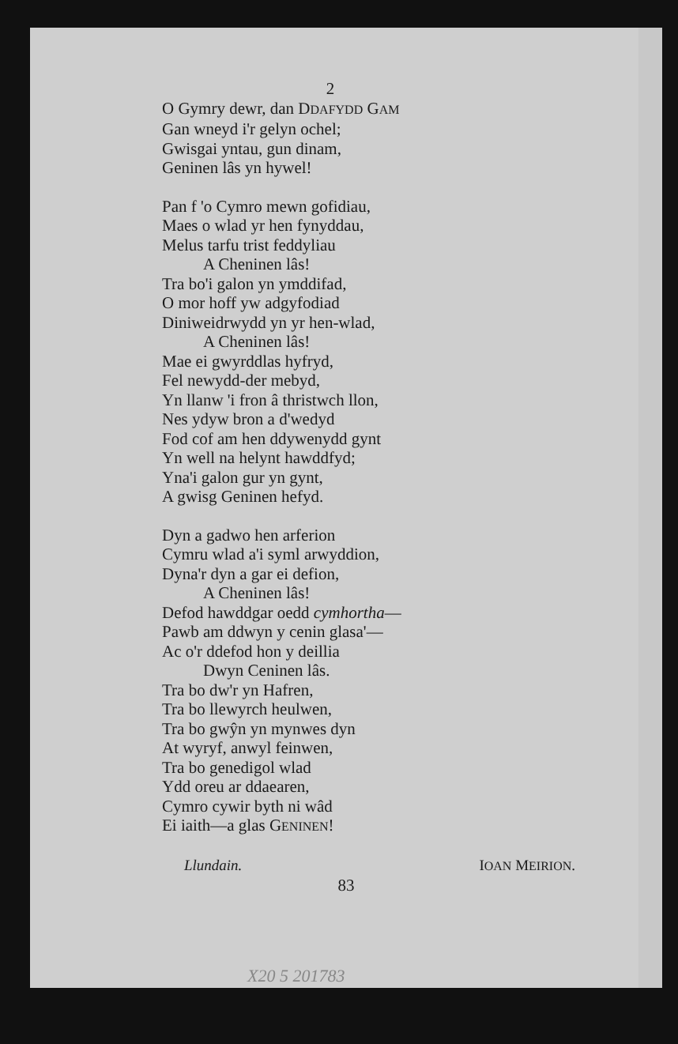2
O Gymry dewr, dan DDAFYDD GAM
Gan wneyd i'r gelyn ochel;
Gwisgai yntau, gun dinam,
Geninen lâs yn hywel!
Pan f 'o Cymro mewn gofidiau,
Maes o wlad yr hen fynyddau,
Melus tarfu trist feddyliau
A Cheninen lâs!
Tra bo'i galon yn ymddifad,
O mor hoff yw adgyfodiad
Diniweidrwydd yn yr hen-wlad,
A Cheninen lâs!
Mae ei gwyrddlas hyfryd,
Fel newydd-der mebyd,
Yn llanw 'i fron â thristwch llon,
Nes ydyw bron a d'wedyd
Fod cof am hen ddywenydd gynt
Yn well na helynt hawddfyd;
Yna'i galon gur yn gynt,
A gwisg Geninen hefyd.
Dyn a gadwo hen arferion
Cymru wlad a'i syml arwyddion,
Dyna'r dyn a gar ei defion,
A Cheninen lâs!
Defod hawddgar oedd cymhortha—
Pawb am ddwyn y cenin glasa'—
Ac o'r ddefod hon y deillia
Dwyn Ceninen lâs.
Tra bo dw'r yn Hafren,
Tra bo llewyrch heulwen,
Tra bo gwŷn yn mynwes dyn
At wyryf, anwyl feinwen,
Tra bo genedigol wlad
Ydd oreu ar ddaearen,
Cymro cywir byth ni wâd
Ei iaith—a glas GENINEN!
Llundain. IOAN MEIRION.
83
X20 5 201783